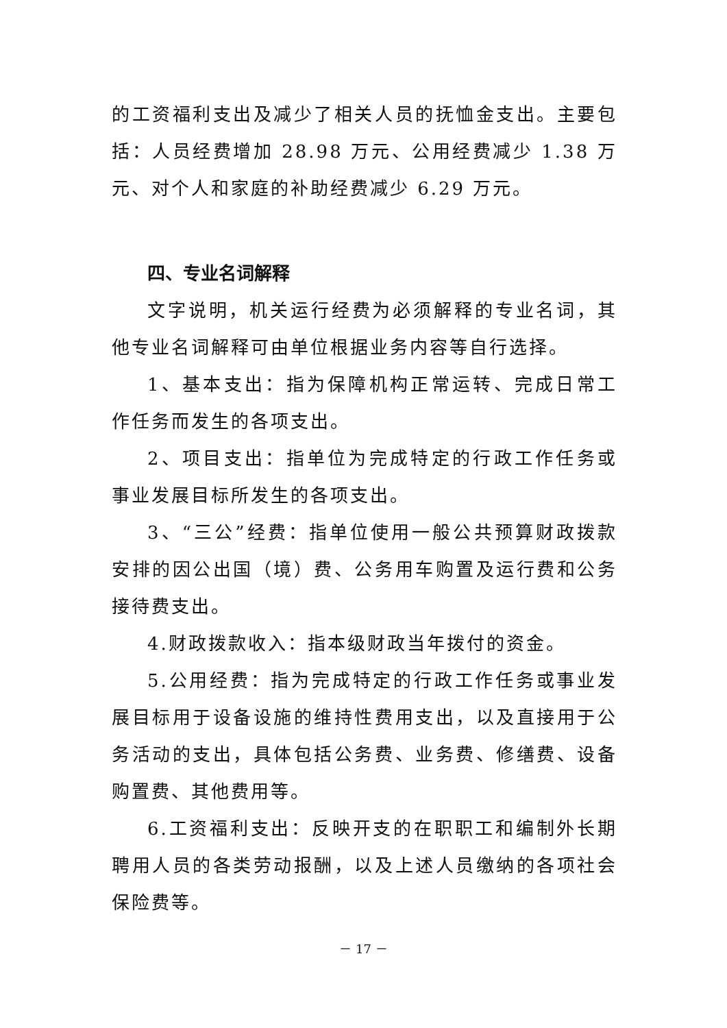的工资福利支出及减少了相关人员的抚恤金支出。主要包括：人员经费增加 28.98 万元、公用经费减少 1.38 万元、对个人和家庭的补助经费减少 6.29 万元。
四、专业名词解释
文字说明，机关运行经费为必须解释的专业名词，其他专业名词解释可由单位根据业务内容等自行选择。
1、基本支出：指为保障机构正常运转、完成日常工作任务而发生的各项支出。
2、项目支出：指单位为完成特定的行政工作任务或事业发展目标所发生的各项支出。
3、“三公”经费：指单位使用一般公共预算财政拨款安排的因公出国（境）费、公务用车购置及运行费和公务接待费支出。
4.财政拨款收入：指本级财政当年拨付的资金。
5.公用经费：指为完成特定的行政工作任务或事业发展目标用于设备设施的维持性费用支出，以及直接用于公务活动的支出，具体包括公务费、业务费、修缮费、设备购置费、其他费用等。
6.工资福利支出：反映开支的在职职工和编制外长期聘用人员的各类劳动报酬，以及上述人员缴纳的各项社会保险费等。
－ 17 －